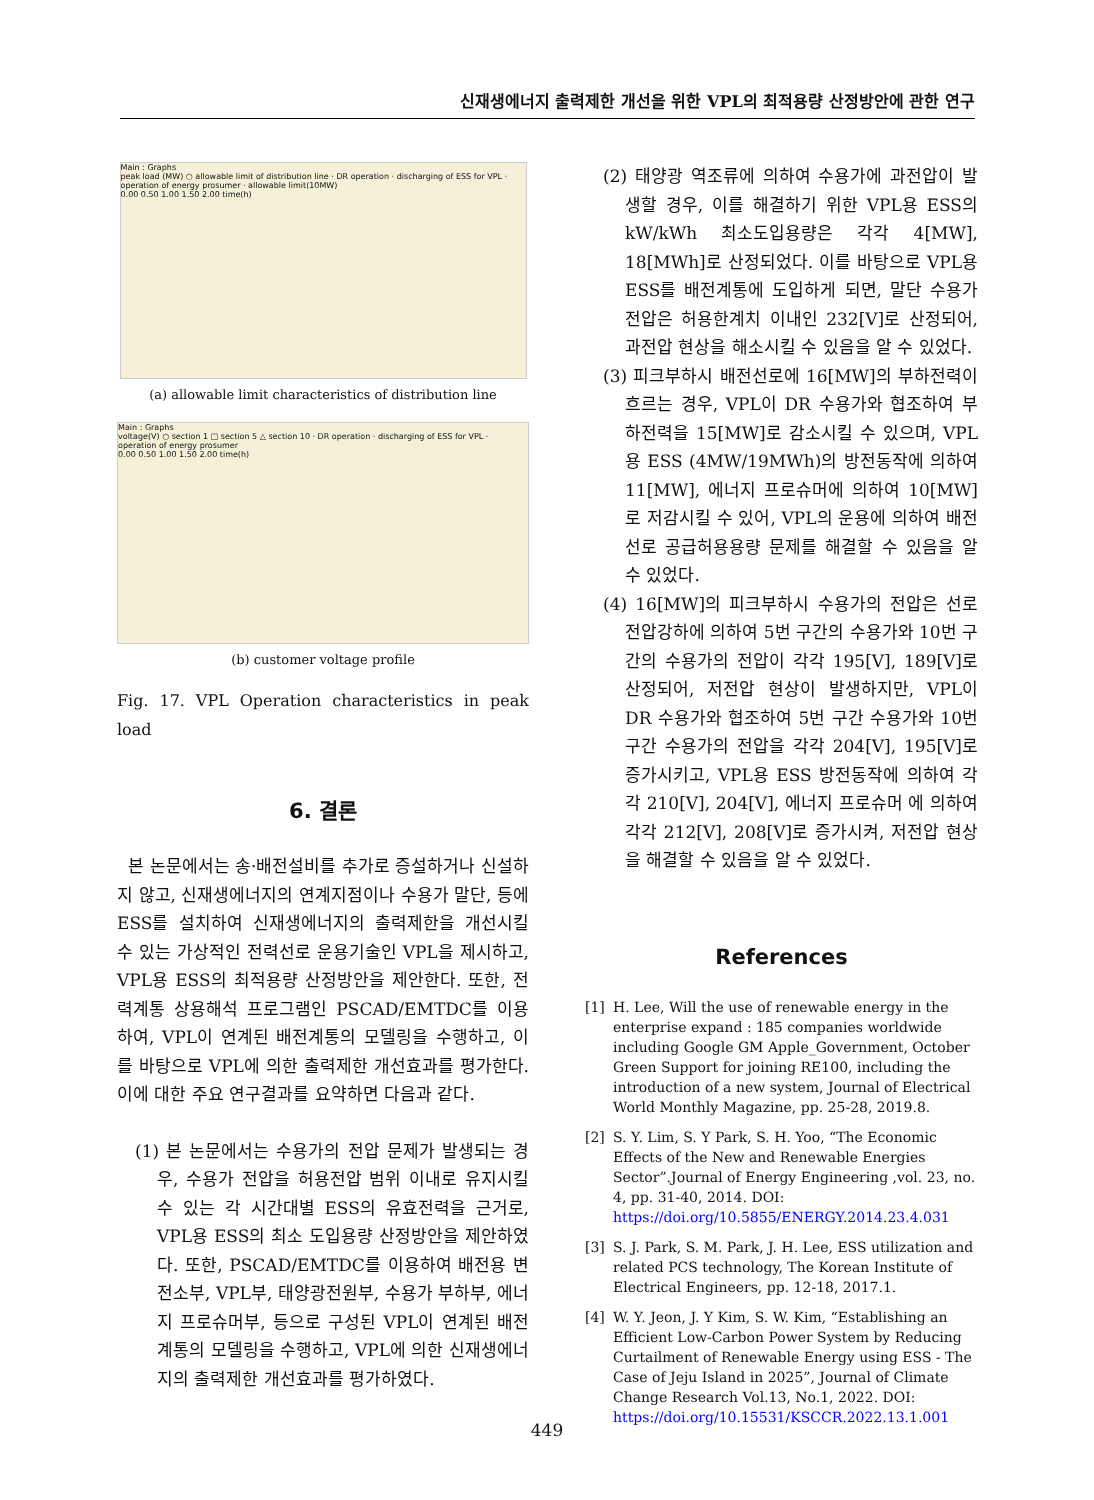신재생에너지 출력제한 개선을 위한 VPL의 최적용량 산정방안에 관한 연구
Main : Graphs
peak load (MW) ○ allowable limit of distribution line · DR operation · discharging of ESS for VPL · operation of energy prosumer · allowable limit(10MW)
0.00 0.50 1.00 1.50 2.00 time(h)
(a) allowable limit characteristics of distribution line
Main : Graphs
voltage(V) ○ section 1 □ section 5 △ section 10 · DR operation · discharging of ESS for VPL · operation of energy prosumer
0.00 0.50 1.00 1.50 2.00 time(h)
(b) customer voltage profile
Fig. 17. VPL Operation characteristics in peak load
6. 결론
본 논문에서는 송·배전설비를 추가로 증설하거나 신설하지 않고, 신재생에너지의 연계지점이나 수용가 말단, 등에 ESS를 설치하여 신재생에너지의 출력제한을 개선시킬 수 있는 가상적인 전력선로 운용기술인 VPL을 제시하고, VPL용 ESS의 최적용량 산정방안을 제안한다. 또한, 전력계통 상용해석 프로그램인 PSCAD/EMTDC를 이용하여, VPL이 연계된 배전계통의 모델링을 수행하고, 이를 바탕으로 VPL에 의한 출력제한 개선효과를 평가한다. 이에 대한 주요 연구결과를 요약하면 다음과 같다.
(1) 본 논문에서는 수용가의 전압 문제가 발생되는 경우, 수용가 전압을 허용전압 범위 이내로 유지시킬 수 있는 각 시간대별 ESS의 유효전력을 근거로, VPL용 ESS의 최소 도입용량 산정방안을 제안하였다. 또한, PSCAD/EMTDC를 이용하여 배전용 변전소부, VPL부, 태양광전원부, 수용가 부하부, 에너지 프로슈머부, 등으로 구성된 VPL이 연계된 배전계통의 모델링을 수행하고, VPL에 의한 신재생에너지의 출력제한 개선효과를 평가하였다.
(2) 태양광 역조류에 의하여 수용가에 과전압이 발생할 경우, 이를 해결하기 위한 VPL용 ESS의 kW/kWh 최소도입용량은 각각 4[MW], 18[MWh]로 산정되었다. 이를 바탕으로 VPL용 ESS를 배전계통에 도입하게 되면, 말단 수용가 전압은 허용한계치 이내인 232[V]로 산정되어, 과전압 현상을 해소시킬 수 있음을 알 수 있었다.
(3) 피크부하시 배전선로에 16[MW]의 부하전력이 흐르는 경우, VPL이 DR 수용가와 협조하여 부하전력을 15[MW]로 감소시킬 수 있으며, VPL용 ESS (4MW/19MWh)의 방전동작에 의하여 11[MW], 에너지 프로슈머에 의하여 10[MW]로 저감시킬 수 있어, VPL의 운용에 의하여 배전선로 공급허용용량 문제를 해결할 수 있음을 알 수 있었다.
(4) 16[MW]의 피크부하시 수용가의 전압은 선로 전압강하에 의하여 5번 구간의 수용가와 10번 구간의 수용가의 전압이 각각 195[V], 189[V]로 산정되어, 저전압 현상이 발생하지만, VPL이 DR 수용가와 협조하여 5번 구간 수용가와 10번 구간 수용가의 전압을 각각 204[V], 195[V]로 증가시키고, VPL용 ESS 방전동작에 의하여 각각 210[V], 204[V], 에너지 프로슈머 에 의하여 각각 212[V], 208[V]로 증가시켜, 저전압 현상을 해결할 수 있음을 알 수 있었다.
References
[1] H. Lee, Will the use of renewable energy in the enterprise expand : 185 companies worldwide including Google GM Apple_Government, October Green Support for joining RE100, including the introduction of a new system, Journal of Electrical World Monthly Magazine, pp. 25-28, 2019.8.
[2] S. Y. Lim, S. Y Park, S. H. Yoo, “The Economic Effects of the New and Renewable Energies Sector”.Journal of Energy Engineering ,vol. 23, no. 4, pp. 31-40, 2014. DOI: https://doi.org/10.5855/ENERGY.2014.23.4.031
[3] S. J. Park, S. M. Park, J. H. Lee, ESS utilization and related PCS technology, The Korean Institute of Electrical Engineers, pp. 12-18, 2017.1.
[4] W. Y. Jeon, J. Y Kim, S. W. Kim, “Establishing an Efficient Low-Carbon Power System by Reducing Curtailment of Renewable Energy using ESS - The Case of Jeju Island in 2025”, Journal of Climate Change Research Vol.13, No.1, 2022. DOI: https://doi.org/10.15531/KSCCR.2022.13.1.001
449